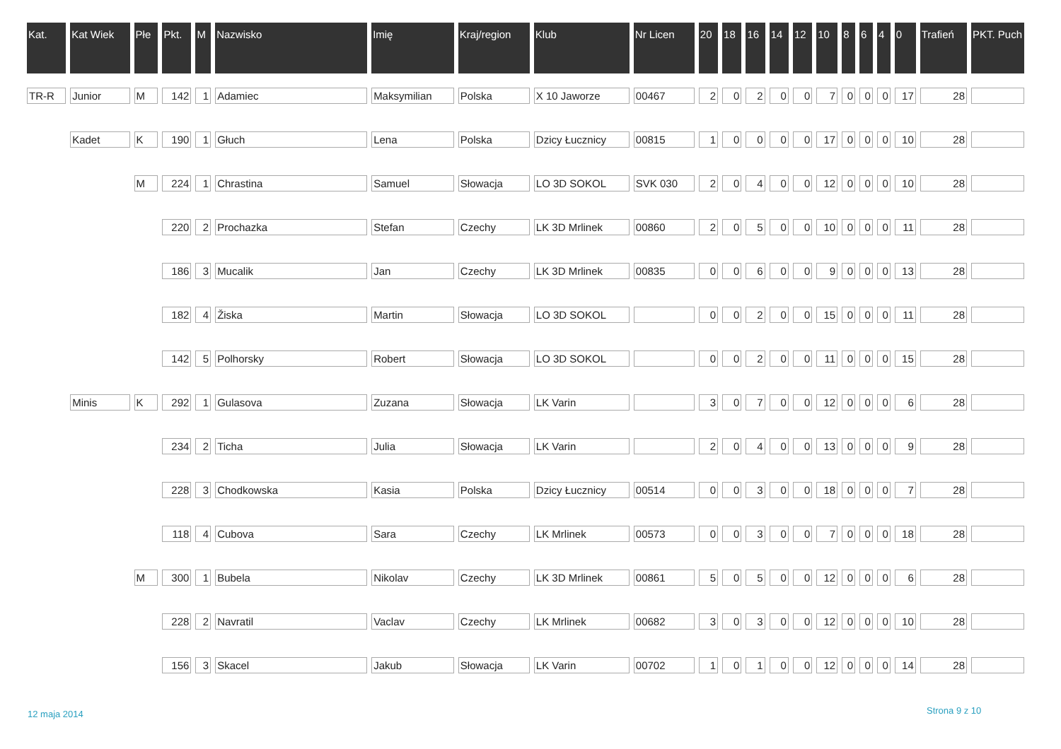| Kat. | Kat Wiek | Płe | Pkt. | M | Nazwisko | Imię | Kraj/region | Klub | Nr Licen | 20 | 18 | 16 | 14 | 12 | 10 | 8 | 6 | 4 | 0 | Trafień | PKT. Puch |
| --- | --- | --- | --- | --- | --- | --- | --- | --- | --- | --- | --- | --- | --- | --- | --- | --- | --- | --- | --- | --- | --- |
| TR-R | Junior | M | 142 | 1 | Adamiec | Maksymilian | Polska | X 10 Jaworze | 00467 | 2 | 0 | 2 | 0 | 0 | 7 | 0 | 0 | 0 | 17 | 28 | |
| | Kadet | K | 190 | 1 | Głuch | Lena | Polska | Dzicy Łucznicy | 00815 | 1 | 0 | 0 | 0 | 0 | 17 | 0 | 0 | 0 | 10 | 28 | |
| | | M | 224 | 1 | Chrastina | Samuel | Słowacja | LO 3D SOKOL | SVK 030 | 2 | 0 | 4 | 0 | 0 | 12 | 0 | 0 | 0 | 10 | 28 | |
| | | | 220 | 2 | Prochazka | Stefan | Czechy | LK 3D Mrlinek | 00860 | 2 | 0 | 5 | 0 | 0 | 10 | 0 | 0 | 0 | 11 | 28 | |
| | | | 186 | 3 | Mucalik | Jan | Czechy | LK 3D Mrlinek | 00835 | 0 | 0 | 6 | 0 | 0 | 9 | 0 | 0 | 0 | 13 | 28 | |
| | | | 182 | 4 | Žiska | Martin | Słowacja | LO 3D SOKOL | | 0 | 0 | 2 | 0 | 0 | 15 | 0 | 0 | 0 | 11 | 28 | |
| | | | 142 | 5 | Polhorsky | Robert | Słowacja | LO 3D SOKOL | | 0 | 0 | 2 | 0 | 0 | 11 | 0 | 0 | 0 | 15 | 28 | |
| | Minis | K | 292 | 1 | Gulasova | Zuzana | Słowacja | LK Varin | | 3 | 0 | 7 | 0 | 0 | 12 | 0 | 0 | 0 | 6 | 28 | |
| | | | 234 | 2 | Ticha | Julia | Słowacja | LK Varin | | 2 | 0 | 4 | 0 | 0 | 13 | 0 | 0 | 0 | 9 | 28 | |
| | | | 228 | 3 | Chodkowska | Kasia | Polska | Dzicy Łucznicy | 00514 | 0 | 0 | 3 | 0 | 0 | 18 | 0 | 0 | 0 | 7 | 28 | |
| | | | 118 | 4 | Cubova | Sara | Czechy | LK Mrlinek | 00573 | 0 | 0 | 3 | 0 | 0 | 7 | 0 | 0 | 0 | 18 | 28 | |
| | | M | 300 | 1 | Bubela | Nikolav | Czechy | LK 3D Mrlinek | 00861 | 5 | 0 | 5 | 0 | 0 | 12 | 0 | 0 | 0 | 6 | 28 | |
| | | | 228 | 2 | Navratil | Vaclav | Czechy | LK Mrlinek | 00682 | 3 | 0 | 3 | 0 | 0 | 12 | 0 | 0 | 0 | 10 | 28 | |
| | | | 156 | 3 | Skacel | Jakub | Słowacja | LK Varin | 00702 | 1 | 0 | 1 | 0 | 0 | 12 | 0 | 0 | 0 | 14 | 28 | |
12 maja 2014 Strona 9 z 10